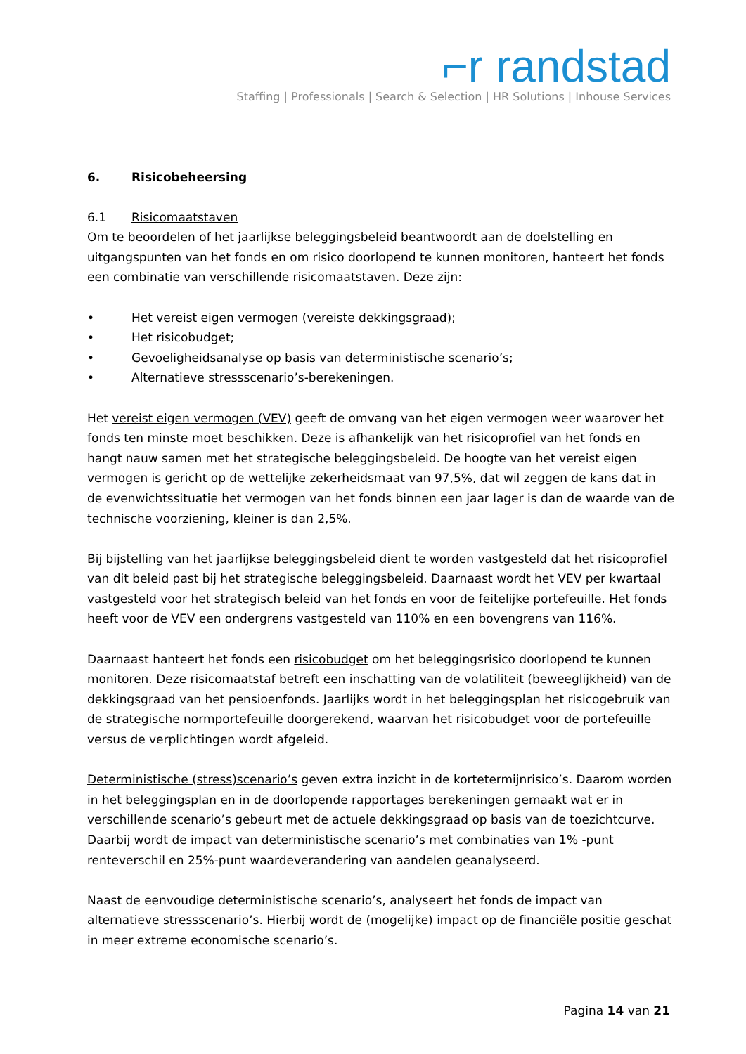⌐r randstad
Staffing | Professionals | Search & Selection | HR Solutions | Inhouse Services
6. Risicobeheersing
6.1 Risicomaatstaven
Om te beoordelen of het jaarlijkse beleggingsbeleid beantwoordt aan de doelstelling en uitgangspunten van het fonds en om risico doorlopend te kunnen monitoren, hanteert het fonds een combinatie van verschillende risicomaatstaven. Deze zijn:
• Het vereist eigen vermogen (vereiste dekkingsgraad);
• Het risicobudget;
• Gevoeligheidsanalyse op basis van deterministische scenario’s;
• Alternatieve stressscenario’s-berekeningen.
Het vereist eigen vermogen (VEV) geeft de omvang van het eigen vermogen weer waarover het fonds ten minste moet beschikken. Deze is afhankelijk van het risicoprofiel van het fonds en hangt nauw samen met het strategische beleggingsbeleid. De hoogte van het vereist eigen vermogen is gericht op de wettelijke zekerheidsmaat van 97,5%, dat wil zeggen de kans dat in de evenwichtssituatie het vermogen van het fonds binnen een jaar lager is dan de waarde van de technische voorziening, kleiner is dan 2,5%.
Bij bijstelling van het jaarlijkse beleggingsbeleid dient te worden vastgesteld dat het risicoprofiel van dit beleid past bij het strategische beleggingsbeleid. Daarnaast wordt het VEV per kwartaal vastgesteld voor het strategisch beleid van het fonds en voor de feitelijke portefeuille. Het fonds heeft voor de VEV een ondergrens vastgesteld van 110% en een bovengrens van 116%.
Daarnaast hanteert het fonds een risicobudget om het beleggingsrisico doorlopend te kunnen monitoren. Deze risicomaatstaf betreft een inschatting van de volatiliteit (beweeglijkheid) van de dekkingsgraad van het pensioenfonds. Jaarlijks wordt in het beleggingsplan het risicogebruik van de strategische normportefeuille doorgerekend, waarvan het risicobudget voor de portefeuille versus de verplichtingen wordt afgeleid.
Deterministische (stress)scenario’s geven extra inzicht in de kortetermijnrisico’s. Daarom worden in het beleggingsplan en in de doorlopende rapportages berekeningen gemaakt wat er in verschillende scenario’s gebeurt met de actuele dekkingsgraad op basis van de toezichtcurve. Daarbij wordt de impact van deterministische scenario’s met combinaties van 1% -punt renteverschil en 25%-punt waardeverandering van aandelen geanalyseerd.
Naast de eenvoudige deterministische scenario’s, analyseert het fonds de impact van alternatieve stressscenario’s. Hierbij wordt de (mogelijke) impact op de financiële positie geschat in meer extreme economische scenario’s.
Pagina 14 van 21